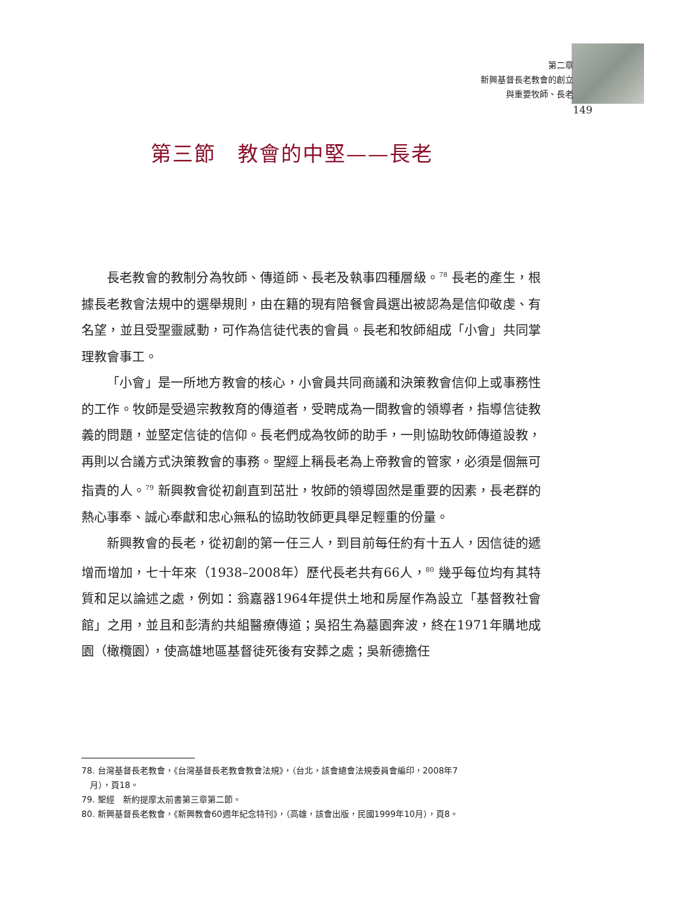第二章
新興基督長老教會的創立
與重要牧師、長老
149
第三節　教會的中堅——長老
長老教會的教制分為牧師、傳道師、長老及執事四種層級。<sup>78</sup> 長老的產生，根據長老教會法規中的選舉規則，由在籍的現有陪餐會員選出被認為是信仰敬虔、有名望，並且受聖靈感動，可作為信徒代表的會員。長老和牧師組成「小會」共同掌理教會事工。
「小會」是一所地方教會的核心，小會員共同商議和決策教會信仰上或事務性的工作。牧師是受過宗教教育的傳道者，受聘成為一間教會的領導者，指導信徒教義的問題，並堅定信徒的信仰。長老們成為牧師的助手，一則協助牧師傳道設教，再則以合議方式決策教會的事務。聖經上稱長老為上帝教會的管家，必須是個無可指責的人。<sup>79</sup> 新興教會從初創直到茁壯，牧師的領導固然是重要的因素，長老群的熱心事奉、誠心奉獻和忠心無私的協助牧師更具舉足輕重的份量。
新興教會的長老，從初創的第一任三人，到目前每任約有十五人，因信徒的遞增而增加，七十年來（1938–2008年）歷代長老共有66人，<sup>80</sup> 幾乎每位均有其特質和足以論述之處，例如：翁嘉器1964年提供土地和房屋作為設立「基督教社會館」之用，並且和彭清約共組醫療傳道；吳招生為墓園奔波，終在1971年購地成園（橄欖園），使高雄地區基督徒死後有安葬之處；吳新德擔任
78. 台灣基督長老教會，《台灣基督長老教會教會法規》，（台北，該會總會法規委員會編印，2008年7
　月），頁18。
79. 聖經　新約提摩太前書第三章第二節。
80. 新興基督長老教會，《新興教會60週年紀念特刊》，（高雄，該會出版，民國1999年10月），頁8。